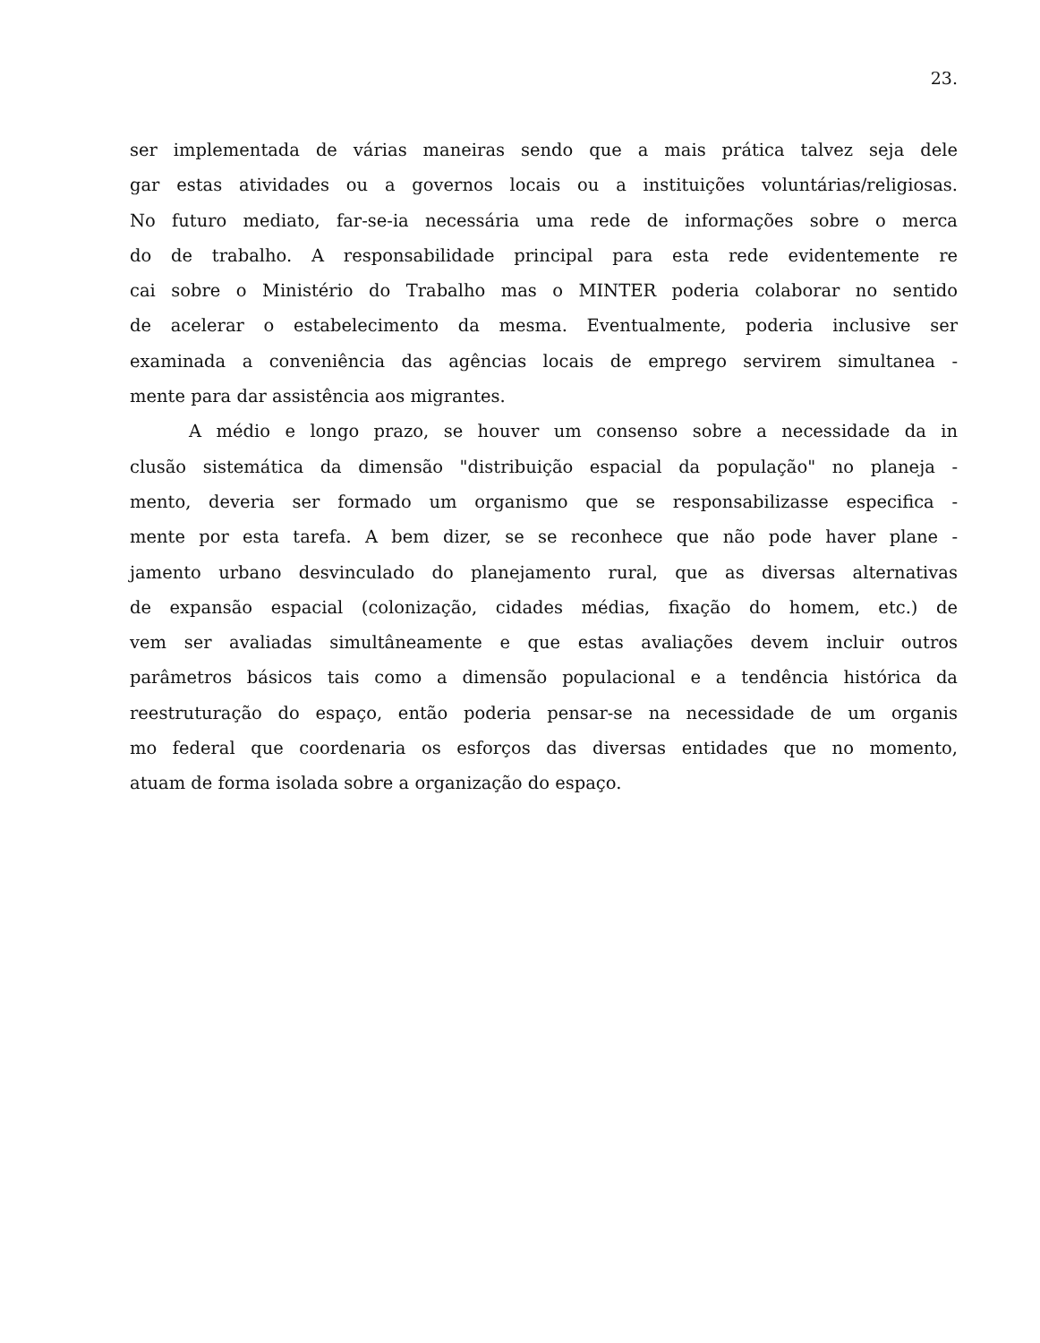23.
ser implementada de várias maneiras sendo que a mais prática talvez seja dele
gar estas atividades ou a governos locais ou a instituições voluntárias/religiosas.
No futuro mediato, far-se-ia necessária uma rede de informações sobre o merca
do de trabalho. A responsabilidade principal para esta rede evidentemente re
cai sobre o Ministério do Trabalho mas o MINTER poderia colaborar no sentido
de acelerar o estabelecimento da mesma. Eventualmente, poderia inclusive ser
examinada a conveniência das agências locais de emprego servirem simultanea -
mente para dar assistência aos migrantes.
A médio e longo prazo, se houver um consenso sobre a necessidade da in
clusão sistemática da dimensão "distribuição espacial da população" no planeja -
mento, deveria ser formado um organismo que se responsabilizasse especifica -
mente por esta tarefa. A bem dizer, se se reconhece que não pode haver plane -
jamento urbano desvinculado do planejamento rural, que as diversas alternativas
de expansão espacial (colonização, cidades médias, fixação do homem, etc.) de
vem ser avaliadas simultâneamente e que estas avaliações devem incluir outros
parâmetros básicos tais como a dimensão populacional e a tendência histórica da
reestruturação do espaço, então poderia pensar-se na necessidade de um organis
mo federal que coordenaria os esforços das diversas entidades que no momento,
atuam de forma isolada sobre a organização do espaço.